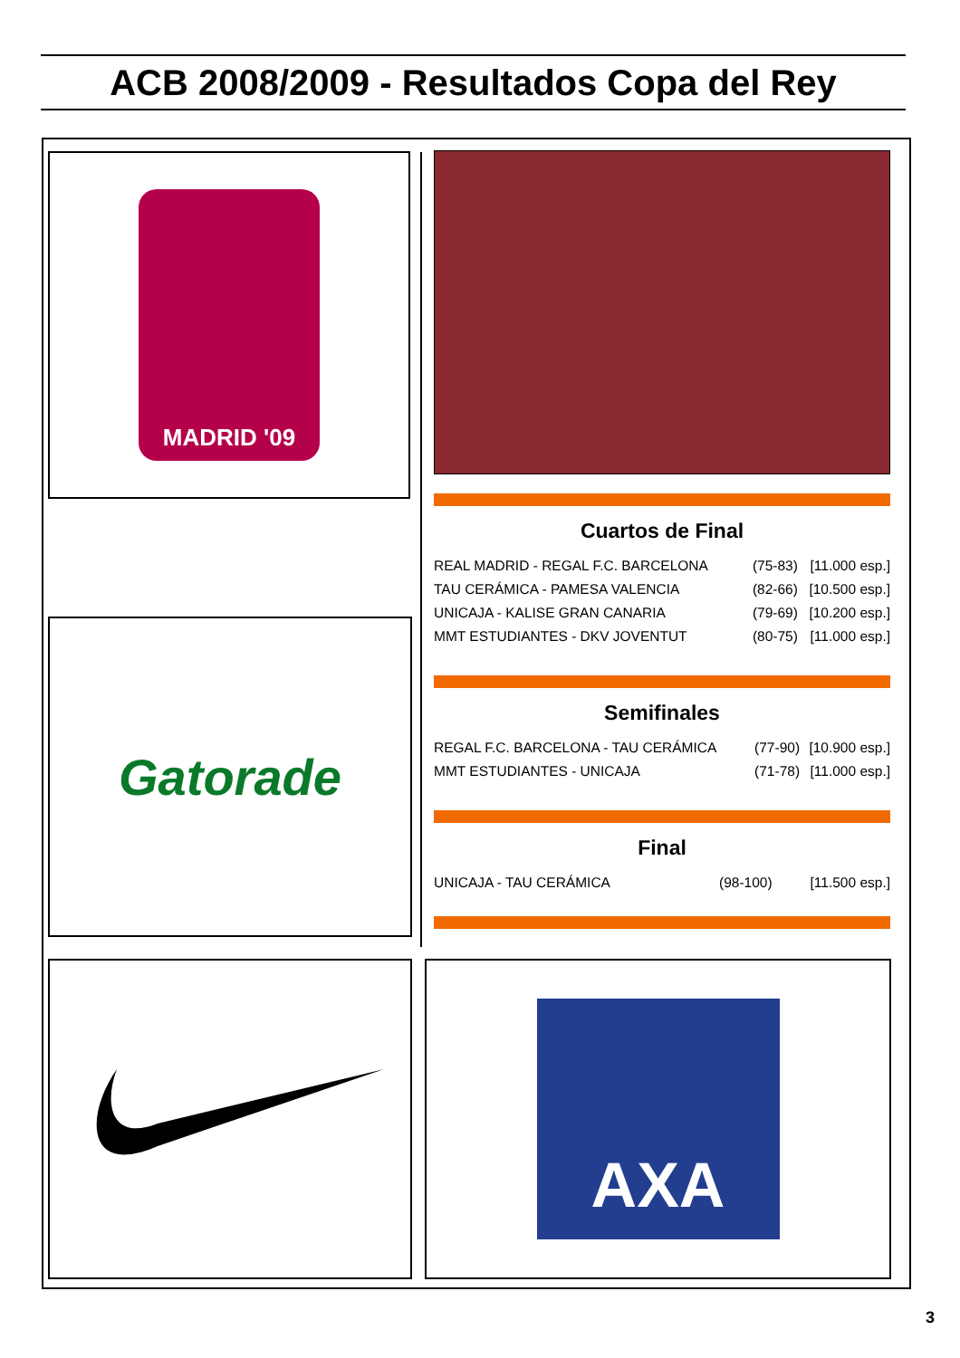ACB 2008/2009 - Resultados Copa del Rey
MADRID '09
Cuartos de Final
| REAL MADRID - REGAL F.C. BARCELONA | (75-83) | [11.000 esp.] |
| TAU CERÁMICA - PAMESA VALENCIA | (82-66) | [10.500 esp.] |
| UNICAJA - KALISE GRAN CANARIA | (79-69) | [10.200 esp.] |
| MMT ESTUDIANTES - DKV JOVENTUT | (80-75) | [11.000 esp.] |
Semifinales
| REGAL F.C. BARCELONA - TAU CERÁMICA | (77-90) | [10.900 esp.] |
| MMT ESTUDIANTES - UNICAJA | (71-78) | [11.000 esp.] |
Final
| UNICAJA - TAU CERÁMICA | (98-100) | [11.500 esp.] |
Gatorade
AXA
3